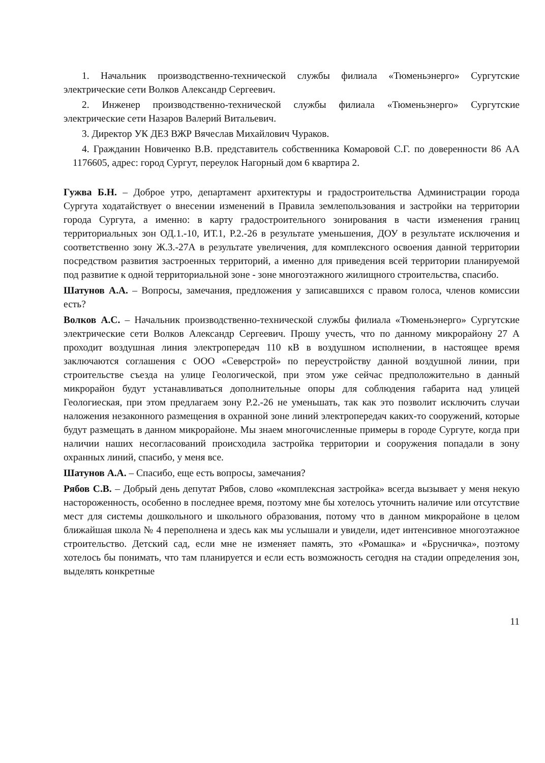1. Начальник производственно-технической службы филиала «Тюменьэнерго» Сургутские электрические сети Волков Александр Сергеевич.
2. Инженер производственно-технической службы филиала «Тюменьэнерго» Сургутские электрические сети Назаров Валерий Витальевич.
3. Директор УК ДЕЗ ВЖР Вячеслав Михайлович Чураков.
4. Гражданин Новиченко В.В. представитель собственника Комаровой С.Г. по доверенности 86 АА 1176605, адрес: город Сургут, переулок Нагорный дом 6 квартира 2.
Гужва Б.Н. – Доброе утро, департамент архитектуры и градостроительства Администрации города Сургута ходатайствует о внесении изменений в Правила землепользования и застройки на территории города Сургута, а именно: в карту градостроительного зонирования в части изменения границ территориальных зон ОД.1.-10, ИТ.1, Р.2.-26 в результате уменьшения, ДОУ в результате исключения и соответственно зону Ж.3.-27А в результате увеличения, для комплексного освоения данной территории посредством развития застроенных территорий, а именно для приведения всей территории планируемой под развитие к одной территориальной зоне - зоне многоэтажного жилищного строительства, спасибо.
Шатунов А.А. – Вопросы, замечания, предложения у записавшихся с правом голоса, членов комиссии есть?
Волков А.С. – Начальник производственно-технической службы филиала «Тюменьэнерго» Сургутские электрические сети Волков Александр Сергеевич. Прошу учесть, что по данному микрорайону 27 А проходит воздушная линия электропередач 110 кВ в воздушном исполнении, в настоящее время заключаются соглашения с ООО «Северстрой» по переустройству данной воздушной линии, при строительстве съезда на улице Геологической, при этом уже сейчас предположительно в данный микрорайон будут устанавливаться дополнительные опоры для соблюдения габарита над улицей Геологиеская, при этом предлагаем зону Р.2.-26 не уменьшать, так как это позволит исключить случаи наложения незаконного размещения в охранной зоне линий электропередач каких-то сооружений, которые будут размещать в данном микрорайоне. Мы знаем многочисленные примеры в городе Сургуте, когда при наличии наших несогласований происходила застройка территории и сооружения попадали в зону охранных линий, спасибо, у меня все.
Шатунов А.А. – Спасибо, еще есть вопросы, замечания?
Рябов С.В. – Добрый день депутат Рябов, слово «комплексная застройка» всегда вызывает у меня некую настороженность, особенно в последнее время, поэтому мне бы хотелось уточнить наличие или отсутствие мест для системы дошкольного и школьного образования, потому что в данном микрорайоне в целом ближайшая школа № 4 переполнена и здесь как мы услышали и увидели, идет интенсивное многоэтажное строительство. Детский сад, если мне не изменяет память, это «Ромашка» и «Брусничка», поэтому хотелось бы понимать, что там планируется и если есть возможность сегодня на стадии определения зон, выделять конкретные
11